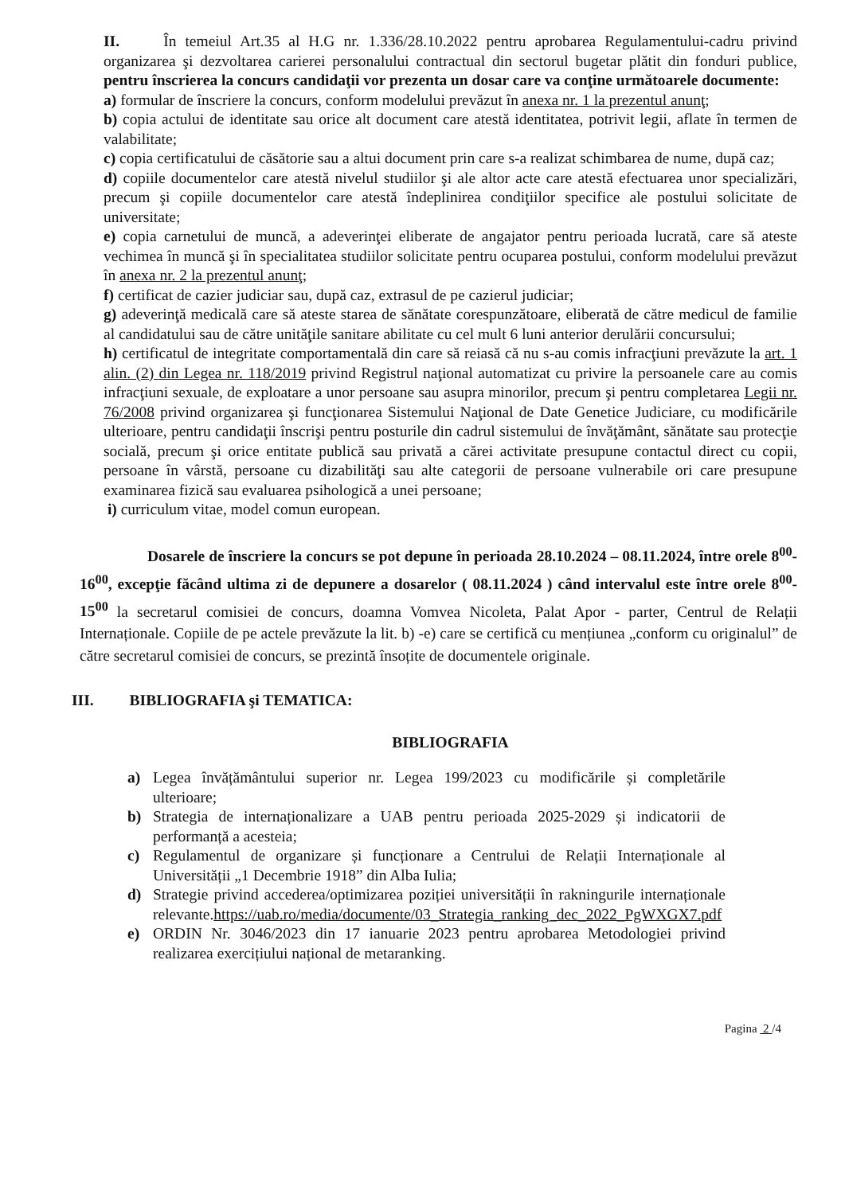II. În temeiul Art.35 al H.G nr. 1.336/28.10.2022 pentru aprobarea Regulamentului-cadru privind organizarea şi dezvoltarea carierei personalului contractual din sectorul bugetar plătit din fonduri publice, pentru înscrierea la concurs candidaţii vor prezenta un dosar care va conţine următoarele documente:
a) formular de înscriere la concurs, conform modelului prevăzut în anexa nr. 1 la prezentul anunţ;
b) copia actului de identitate sau orice alt document care atestă identitatea, potrivit legii, aflate în termen de valabilitate;
c) copia certificatului de căsătorie sau a altui document prin care s-a realizat schimbarea de nume, după caz;
d) copiile documentelor care atestă nivelul studiilor şi ale altor acte care atestă efectuarea unor specializări, precum şi copiile documentelor care atestă îndeplinirea condiţiilor specifice ale postului solicitate de universitate;
e) copia carnetului de muncă, a adeverinţei eliberate de angajator pentru perioada lucrată, care să ateste vechimea în muncă şi în specialitatea studiilor solicitate pentru ocuparea postului, conform modelului prevăzut în anexa nr. 2 la prezentul anunţ;
f) certificat de cazier judiciar sau, după caz, extrasul de pe cazierul judiciar;
g) adeverinţă medicală care să ateste starea de sănătate corespunzătoare, eliberată de către medicul de familie al candidatului sau de către unităţile sanitare abilitate cu cel mult 6 luni anterior derulării concursului;
h) certificatul de integritate comportamentală din care să reiasă că nu s-au comis infracţiuni prevăzute la art. 1 alin. (2) din Legea nr. 118/2019 privind Registrul naţional automatizat cu privire la persoanele care au comis infracţiuni sexuale, de exploatare a unor persoane sau asupra minorilor, precum şi pentru completarea Legii nr. 76/2008 privind organizarea şi funcţionarea Sistemului Naţional de Date Genetice Judiciare, cu modificările ulterioare, pentru candidaţii înscrişi pentru posturile din cadrul sistemului de învăţământ, sănătate sau protecţie socială, precum şi orice entitate publică sau privată a cărei activitate presupune contactul direct cu copii, persoane în vârstă, persoane cu dizabilităţi sau alte categorii de persoane vulnerabile ori care presupune examinarea fizică sau evaluarea psihologică a unei persoane;
i) curriculum vitae, model comun european.
Dosarele de înscriere la concurs se pot depune în perioada 28.10.2024 – 08.11.2024, între orele 8<sup>00</sup>- 16<sup>00</sup>, excepţie făcând ultima zi de depunere a dosarelor ( 08.11.2024 ) când intervalul este între orele 8<sup>00</sup>- 15<sup>00</sup> la secretarul comisiei de concurs, doamna Vomvea Nicoleta, Palat Apor - parter, Centrul de Relații Internaționale. Copiile de pe actele prevăzute la lit. b) -e) care se certifică cu mențiunea „conform cu originalul” de către secretarul comisiei de concurs, se prezintă însoțite de documentele originale.
III. BIBLIOGRAFIA şi TEMATICA:
BIBLIOGRAFIA
a) Legea învățământului superior nr. Legea 199/2023 cu modificările și completările ulterioare;
b) Strategia de internaționalizare a UAB pentru perioada 2025-2029 și indicatorii de performanță a acesteia;
c) Regulamentul de organizare și funcționare a Centrului de Relații Internaționale al Universității „1 Decembrie 1918” din Alba Iulia;
d) Strategie privind accederea/optimizarea poziției universității în rakningurile internaționale relevante.https://uab.ro/media/documente/03_Strategia_ranking_dec_2022_PgWXGX7.pdf
e) ORDIN Nr. 3046/2023 din 17 ianuarie 2023 pentru aprobarea Metodologiei privind realizarea exercițiului național de metaranking.
Pagina 2 /4